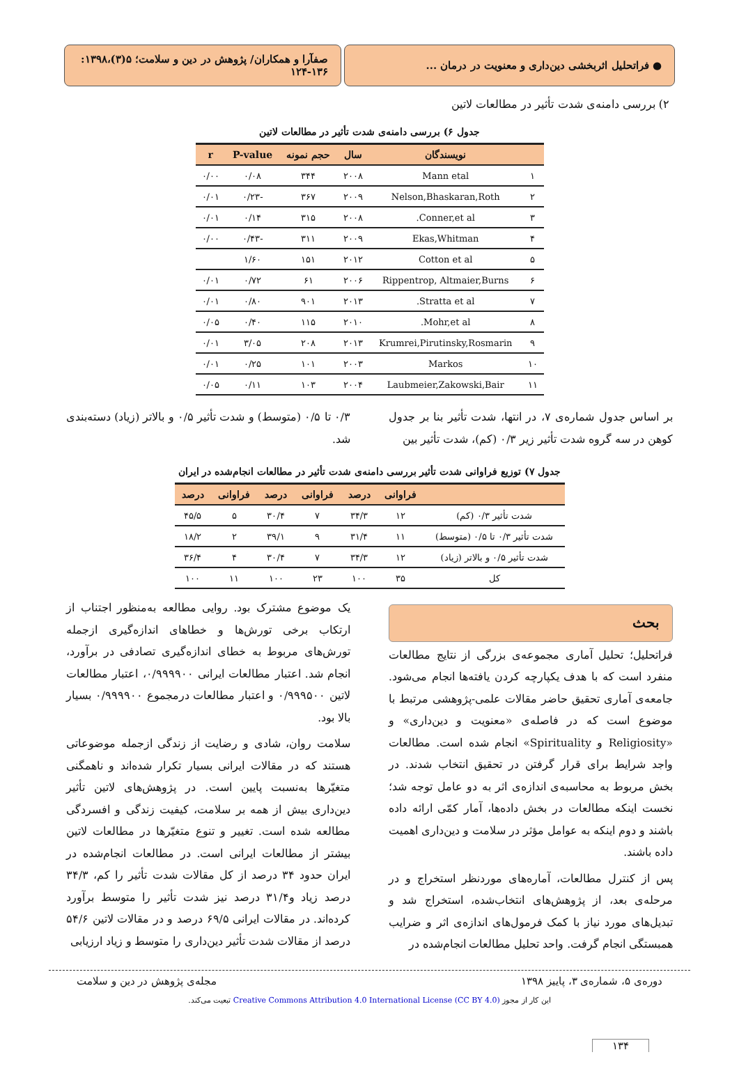● فراتحلیل اثربخشی دین‌داری و معنویت در درمان ...
صفآرا و همکاران/ پژوهش در دین و سلامت؛ ۵(۳)،۱۳۹۸: ۱۳۶-۱۲۴
۲) بررسی دامنه‌ی شدت تأثیر در مطالعات لاتین
جدول ۶) بررسی دامنه‌ی شدت تأثیر در مطالعات لاتین
| | نویسندگان | سال | حجم نمونه | P-value | r |
| --- | --- | --- | --- | --- | --- |
| ۱ | Mann etal | ۲۰۰۸ | ۳۴۴ | ۰/۰۸ | ۰/۰۰ |
| ۲ | Nelson,Bhaskaran,Roth | ۲۰۰۹ | ۳۶۷ | -۰/۲۳ | ۰/۰۱ |
| ۳ | Conner,et al. | ۲۰۰۸ | ۳۱۵ | ۰/۱۴ | ۰/۰۱ |
| ۴ | Ekas,Whitman | ۲۰۰۹ | ۳۱۱ | -۰/۴۳ | ۰/۰۰ |
| ۵ | Cotton et al | ۲۰۱۲ | ۱۵۱ | ۱/۶۰ | |
| ۶ | Rippentrop, Altmaier,Burns | ۲۰۰۶ | ۶۱ | ۰/۷۲ | ۰/۰۱ |
| ۷ | Stratta et al. | ۲۰۱۳ | ۹۰۱ | ۰/۸۰ | ۰/۰۱ |
| ۸ | Mohr,et al. | ۲۰۱۰ | ۱۱۵ | ۰/۴۰ | ۰/۰۵ |
| ۹ | Krumrei,Pirutinsky,Rosmarin | ۲۰۱۳ | ۲۰۸ | ۳/۰۵ | ۰/۰۱ |
| ۱۰ | Markos | ۲۰۰۳ | ۱۰۱ | ۰/۲۵ | ۰/۰۱ |
| ۱۱ | Laubmeier,Zakowski,Bair | ۲۰۰۴ | ۱۰۳ | ۰/۱۱ | ۰/۰۵ |
بر اساس جدول شماره‌ی ۷، در انتها، شدت تأثیر بنا بر جدول کوهن در سه گروه شدت تأثیر زیر ۰/۳ (کم)، شدت تأثیر بین
۰/۳ تا ۰/۵ (متوسط) و شدت تأثیر ۰/۵ و بالاتر (زیاد) دسته‌بندی شد.
جدول ۷) توزیع فراوانی شدت تأثیر بررسی دامنه‌ی شدت تأثیر در مطالعات انجام‌شده در ایران
| | فراوانی | درصد | فراوانی | درصد | فراوانی | درصد |
| --- | --- | --- | --- | --- | --- | --- |
| شدت تأثیر ۰/۳ (کم) | ۱۲ | ۳۴/۳ | ۷ | ۳۰/۴ | ۵ | ۴۵/۵ |
| شدت تأثیر ۰/۳ تا ۰/۵ (متوسط) | ۱۱ | ۳۱/۴ | ۹ | ۳۹/۱ | ۲ | ۱۸/۲ |
| شدت تأثیر ۰/۵ و بالاتر (زیاد) | ۱۲ | ۳۴/۳ | ۷ | ۳۰/۴ | ۴ | ۳۶/۴ |
| کل | ۳۵ | ۱۰۰ | ۲۳ | ۱۰۰ | ۱۱ | ۱۰۰ |
بحث
فراتحلیل؛ تحلیل آماری مجموعه‌ی بزرگی از نتایج مطالعات منفرد است که با هدف یکپارچه کردن یافته‌ها انجام می‌شود. جامعه‌ی آماری تحقیق حاضر مقالات علمی-پژوهشی مرتبط با موضوع است که در فاصله‌ی «معنویت و دین‌داری» و «Religiosity و Spirituality» انجام شده است. مطالعات واجد شرایط برای قرار گرفتن در تحقیق انتخاب شدند. در بخش مربوط به محاسبه‌ی اندازه‌ی اثر به دو عامل توجه شد؛ نخست اینکه مطالعات در بخش داده‌ها، آمار کمّی ارائه داده باشند و دوم اینکه به عوامل مؤثر در سلامت و دین‌داری اهمیت داده باشند.
پس از کنترل مطالعات، آماره‌های موردنظر استخراج و در مرحله‌ی بعد، از پژوهش‌های انتخاب‌شده، استخراج شد و تبدیل‌های مورد نیاز با کمک فرمول‌های اندازه‌ی اثر و ضرایب همبستگی انجام گرفت. واحد تحلیل مطالعات انجام‌شده در
یک موضوع مشترک بود. روایی مطالعه به‌منظور اجتناب از ارتکاب برخی تورش‌ها و خطاهای اندازه‌گیری ازجمله تورش‌های مربوط به خطای اندازه‌گیری تصادفی در برآورد، انجام شد. اعتبار مطالعات ایرانی ۰/۹۹۹۹۰۰، اعتبار مطالعات لاتین ۰/۹۹۹۵۰۰ و اعتبار مطالعات درمجموع ۰/۹۹۹۹۰۰ بسیار بالا بود.
سلامت روان، شادی و رضایت از زندگی ازجمله موضوعاتی هستند که در مقالات ایرانی بسیار تکرار شده‌اند و ناهمگنی متغیّرها به‌نسبت پایین است. در پژوهش‌های لاتین تأثیر دین‌داری بیش از همه بر سلامت، کیفیت زندگی و افسردگی مطالعه شده است. تغییر و تنوع متغیّرها در مطالعات لاتین بیشتر از مطالعات ایرانی است. در مطالعات انجام‌شده در ایران حدود ۳۴ درصد از کل مقالات شدت تأثیر را کم، ۳۴/۳ درصد زیاد و۳۱/۴ درصد نیز شدت تأثیر را متوسط برآورد کرده‌اند. در مقالات ایرانی ۶۹/۵ درصد و در مقالات لاتین ۵۴/۶ درصد از مقالات شدت تأثیر دین‌داری را متوسط و زیاد ارزیابی
دوره‌ی ۵، شماره‌ی ۳، پاییز ۱۳۹۸ مجله‌ی پژوهش در دین و سلامت
این کار از مجوز Creative Commons Attribution 4.0 International License (CC BY 4.0) تبعیت می‌کند.
۱۳۴